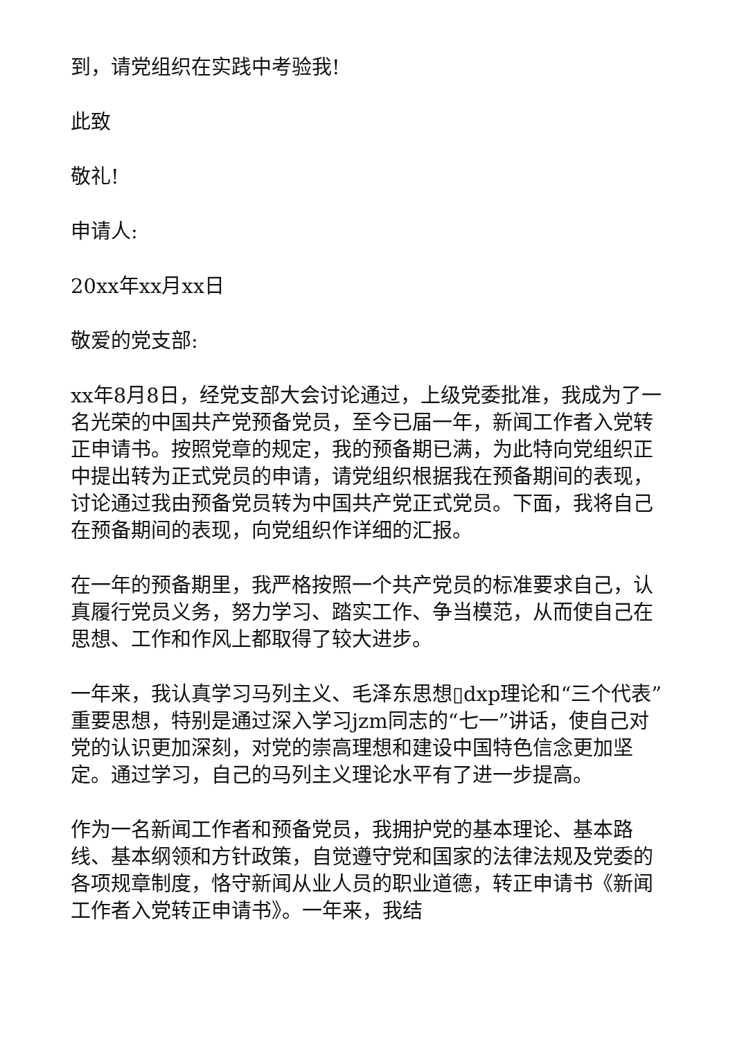到，请党组织在实践中考验我!
此致
敬礼!
申请人:
20xx年xx月xx日
敬爱的党支部:
xx年8月8日，经党支部大会讨论通过，上级党委批准，我成为了一名光荣的中国共产党预备党员，至今已届一年，新闻工作者入党转正申请书。按照党章的规定，我的预备期已满，为此特向党组织正中提出转为正式党员的申请，请党组织根据我在预备期间的表现，讨论通过我由预备党员转为中国共产党正式党员。下面，我将自己在预备期间的表现，向党组织作详细的汇报。
在一年的预备期里，我严格按照一个共产党员的标准要求自己，认真履行党员义务，努力学习、踏实工作、争当模范，从而使自己在思想、工作和作风上都取得了较大进步。
一年来，我认真学习马列主义、毛泽东思想▯dxp理论和“三个代表”重要思想，特别是通过深入学习jzm同志的“七一”讲话，使自己对党的认识更加深刻，对党的崇高理想和建设中国特色信念更加坚定。通过学习，自己的马列主义理论水平有了进一步提高。
作为一名新闻工作者和预备党员，我拥护党的基本理论、基本路线、基本纲领和方针政策，自觉遵守党和国家的法律法规及党委的各项规章制度，恪守新闻从业人员的职业道德，转正申请书《新闻工作者入党转正申请书》。一年来，我结